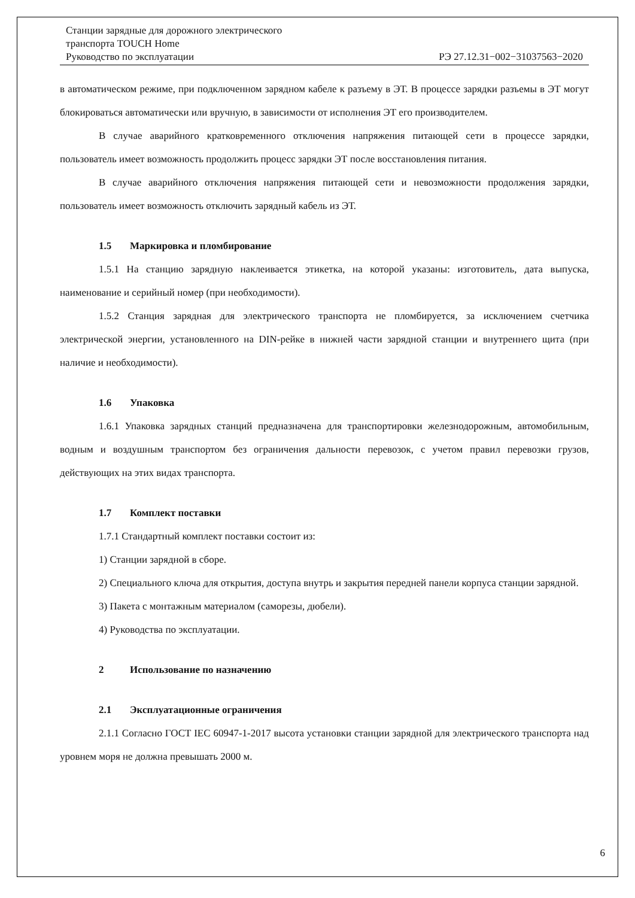Станции зарядные для дорожного электрического
транспорта TOUCH Home
Руководство по эксплуатации РЭ 27.12.31−002−31037563−2020
в автоматическом режиме, при подключенном зарядном кабеле к разъему в ЭТ. В процессе зарядки разъемы в ЭТ могут блокироваться автоматически или вручную, в зависимости от исполнения ЭТ его производителем.
В случае аварийного кратковременного отключения напряжения питающей сети в процессе зарядки, пользователь имеет возможность продолжить процесс зарядки ЭТ после восстановления питания.
В случае аварийного отключения напряжения питающей сети и невозможности продолжения зарядки, пользователь имеет возможность отключить зарядный кабель из ЭТ.
1.5 Маркировка и пломбирование
1.5.1 На станцию зарядную наклеивается этикетка, на которой указаны: изготовитель, дата выпуска, наименование и серийный номер (при необходимости).
1.5.2 Станция зарядная для электрического транспорта не пломбируется, за исключением счетчика электрической энергии, установленного на DIN-рейке в нижней части зарядной станции и внутреннего щита (при наличие и необходимости).
1.6 Упаковка
1.6.1 Упаковка зарядных станций предназначена для транспортировки железнодорожным, автомобильным, водным и воздушным транспортом без ограничения дальности перевозок, с учетом правил перевозки грузов, действующих на этих видах транспорта.
1.7 Комплект поставки
1.7.1 Стандартный комплект поставки состоит из:
1) Станции зарядной в сборе.
2) Специального ключа для открытия, доступа внутрь и закрытия передней панели корпуса станции зарядной.
3) Пакета с монтажным материалом (саморезы, дюбели).
4) Руководства по эксплуатации.
2 Использование по назначению
2.1 Эксплуатационные ограничения
2.1.1 Согласно ГОСТ IEC 60947-1-2017 высота установки станции зарядной для электрического транспорта над уровнем моря не должна превышать 2000 м.
6